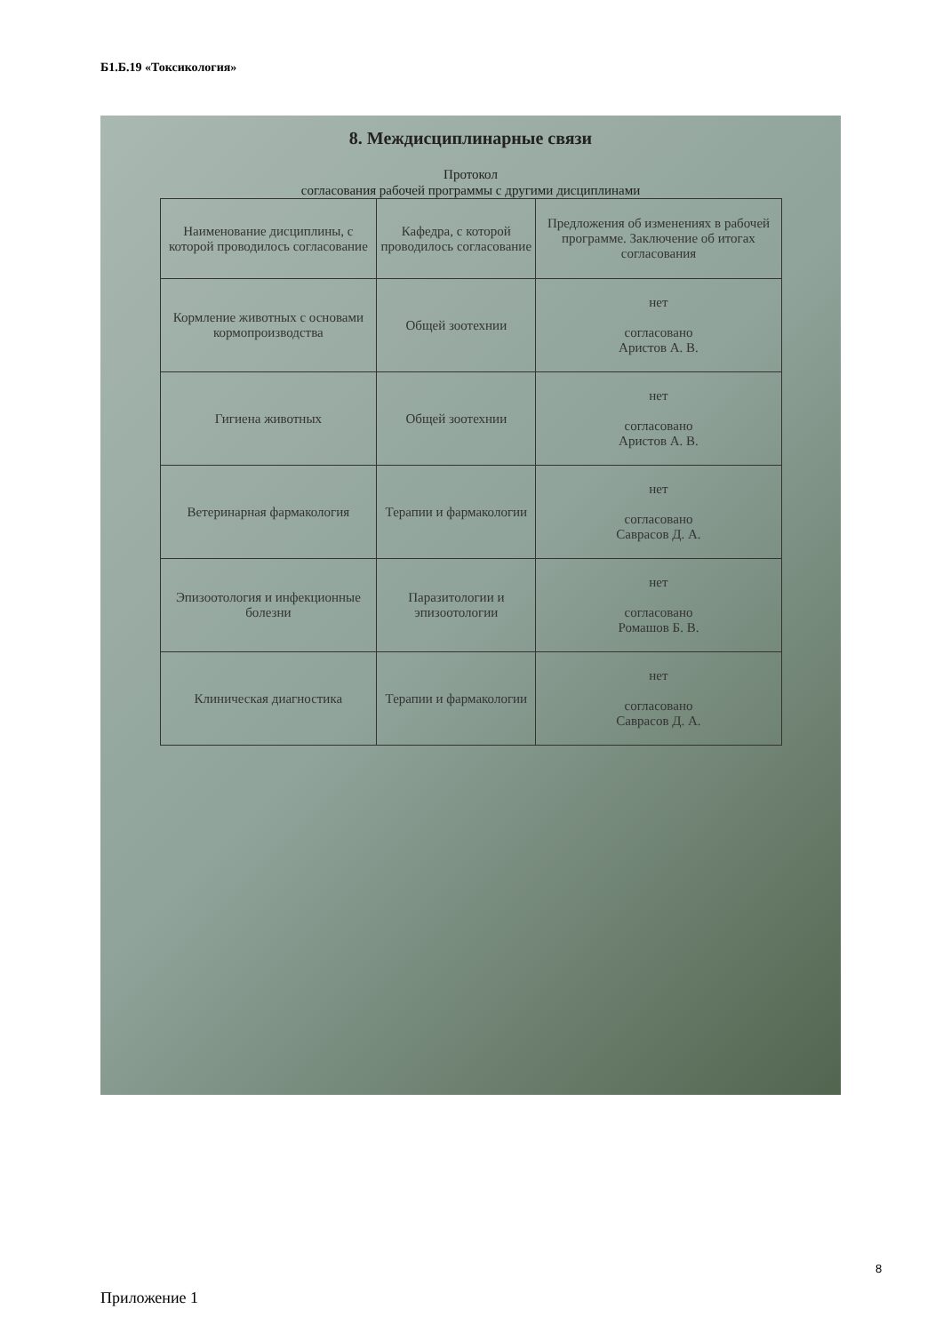Б1.Б.19 «Токсикология»
8. Междисциплинарные связи
Протокол
согласования рабочей программы с другими дисциплинами
| Наименование дисциплины, с которой проводилось согласование | Кафедра, с которой проводилось согласование | Предложения об изменениях в рабочей программе. Заключение об итогах согласования |
| --- | --- | --- |
| Кормление животных с основами кормопроизводства | Общей зоотехнии | нет согласовано Аристов А. В. |
| Гигиена животных | Общей зоотехнии | нет согласовано Аристов А. В. |
| Ветеринарная фармакология | Терапии и фармакологии | нет согласовано Саврасов Д. А. |
| Эпизоотология и инфекционные болезни | Паразитологии и эпизоотологии | нет согласовано Ромашов Б. В. |
| Клиническая диагностика | Терапии и фармакологии | нет согласовано Саврасов Д. А. |
8
Приложение 1